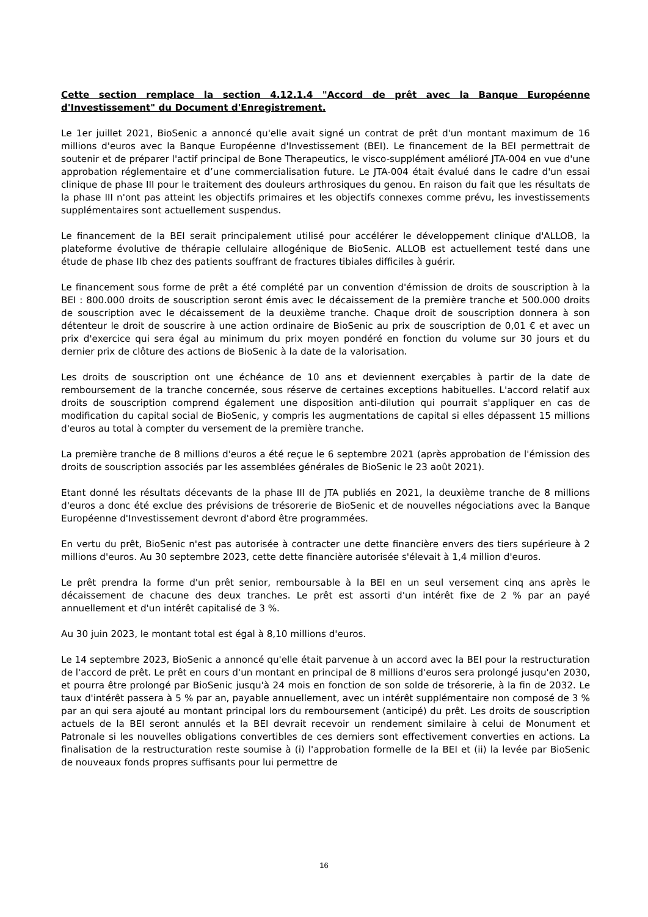Cette section remplace la section 4.12.1.4 "Accord de prêt avec la Banque Européenne d'Investissement" du Document d'Enregistrement.
Le 1er juillet 2021, BioSenic a annoncé qu'elle avait signé un contrat de prêt d'un montant maximum de 16 millions d'euros avec la Banque Européenne d'Investissement (BEI). Le financement de la BEI permettrait de soutenir et de préparer l'actif principal de Bone Therapeutics, le visco-supplément amélioré JTA-004 en vue d'une approbation réglementaire et d’une commercialisation future. Le JTA-004 était évalué dans le cadre d'un essai clinique de phase III pour le traitement des douleurs arthrosiques du genou. En raison du fait que les résultats de la phase III n'ont pas atteint les objectifs primaires et les objectifs connexes comme prévu, les investissements supplémentaires sont actuellement suspendus.
Le financement de la BEI serait principalement utilisé pour accélérer le développement clinique d'ALLOB, la plateforme évolutive de thérapie cellulaire allogénique de BioSenic. ALLOB est actuellement testé dans une étude de phase IIb chez des patients souffrant de fractures tibiales difficiles à guérir.
Le financement sous forme de prêt a été complété par un convention d'émission de droits de souscription à la BEI : 800.000 droits de souscription seront émis avec le décaissement de la première tranche et 500.000 droits de souscription avec le décaissement de la deuxième tranche. Chaque droit de souscription donnera à son détenteur le droit de souscrire à une action ordinaire de BioSenic au prix de souscription de 0,01 € et avec un prix d'exercice qui sera égal au minimum du prix moyen pondéré en fonction du volume sur 30 jours et du dernier prix de clôture des actions de BioSenic à la date de la valorisation.
Les droits de souscription ont une échéance de 10 ans et deviennent exerçables à partir de la date de remboursement de la tranche concernée, sous réserve de certaines exceptions habituelles. L'accord relatif aux droits de souscription comprend également une disposition anti-dilution qui pourrait s'appliquer en cas de modification du capital social de BioSenic, y compris les augmentations de capital si elles dépassent 15 millions d'euros au total à compter du versement de la première tranche.
La première tranche de 8 millions d'euros a été reçue le 6 septembre 2021 (après approbation de l'émission des droits de souscription associés par les assemblées générales de BioSenic le 23 août 2021).
Etant donné les résultats décevants de la phase III de JTA publiés en 2021, la deuxième tranche de 8 millions d'euros a donc été exclue des prévisions de trésorerie de BioSenic et de nouvelles négociations avec la Banque Européenne d'Investissement devront d'abord être programmées.
En vertu du prêt, BioSenic n'est pas autorisée à contracter une dette financière envers des tiers supérieure à 2 millions d'euros. Au 30 septembre 2023, cette dette financière autorisée s'élevait à 1,4 million d'euros.
Le prêt prendra la forme d'un prêt senior, remboursable à la BEI en un seul versement cinq ans après le décaissement de chacune des deux tranches. Le prêt est assorti d'un intérêt fixe de 2 % par an payé annuellement et d'un intérêt capitalisé de 3 %.
Au 30 juin 2023, le montant total est égal à 8,10 millions d'euros.
Le 14 septembre 2023, BioSenic a annoncé qu'elle était parvenue à un accord avec la BEI pour la restructuration de l'accord de prêt. Le prêt en cours d'un montant en principal de 8 millions d'euros sera prolongé jusqu'en 2030, et pourra être prolongé par BioSenic jusqu'à 24 mois en fonction de son solde de trésorerie, à la fin de 2032. Le taux d'intérêt passera à 5 % par an, payable annuellement, avec un intérêt supplémentaire non composé de 3 % par an qui sera ajouté au montant principal lors du remboursement (anticipé) du prêt. Les droits de souscription actuels de la BEI seront annulés et la BEI devrait recevoir un rendement similaire à celui de Monument et Patronale si les nouvelles obligations convertibles de ces derniers sont effectivement converties en actions. La finalisation de la restructuration reste soumise à (i) l'approbation formelle de la BEI et (ii) la levée par BioSenic de nouveaux fonds propres suffisants pour lui permettre de
16